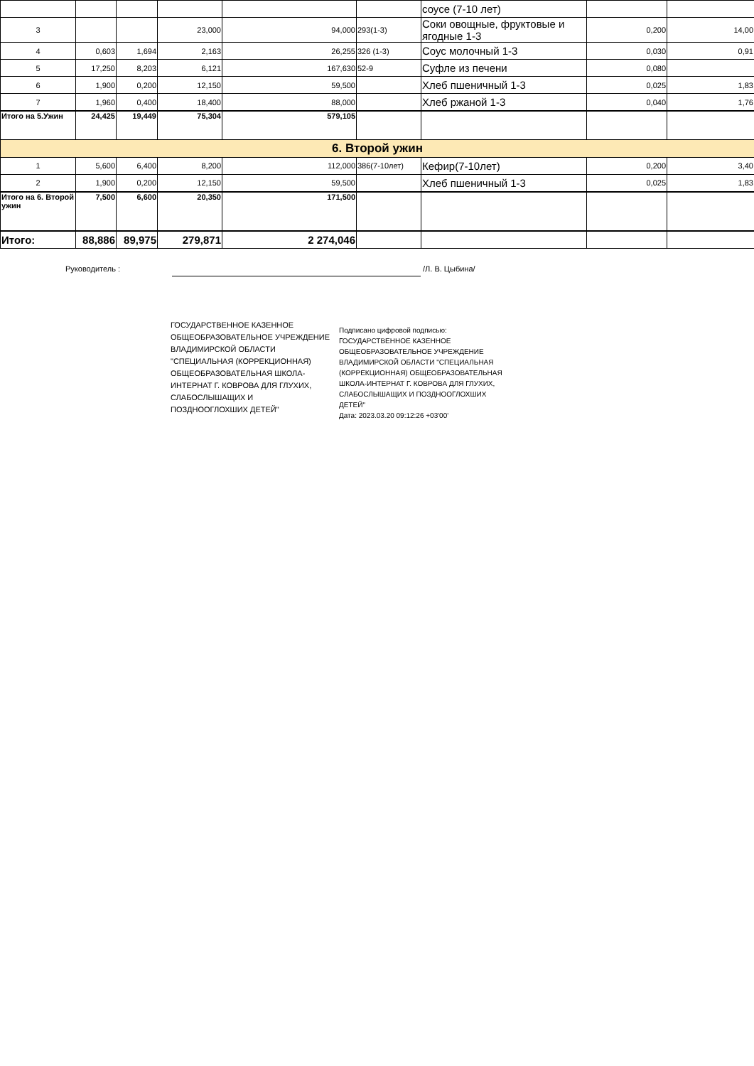| | | | | | | соусе (7-10 лет) | | |
| 3 | | | 23,000 | 94,000 | 293(1-3) | Соки овощные, фруктовые и ягодные 1-3 | 0,200 | 14,00 |
| 4 | 0,603 | 1,694 | 2,163 | 26,255 | 326 (1-3) | Соус молочный 1-3 | 0,030 | 0,91 |
| 5 | 17,250 | 8,203 | 6,121 | 167,630 | 52-9 | Суфле из печени | 0,080 | |
| 6 | 1,900 | 0,200 | 12,150 | 59,500 | | Хлеб пшеничный 1-3 | 0,025 | 1,83 |
| 7 | 1,960 | 0,400 | 18,400 | 88,000 | | Хлеб ржаной 1-3 | 0,040 | 1,76 |
| Итого на 5.Ужин | 24,425 | 19,449 | 75,304 | 579,105 | | | | |
| 6. Второй ужин | | | | | | | | |
| 1 | 5,600 | 6,400 | 8,200 | 112,000 | 386(7-10лет) | Кефир(7-10лет) | 0,200 | 3,40 |
| 2 | 1,900 | 0,200 | 12,150 | 59,500 | | Хлеб пшеничный 1-3 | 0,025 | 1,83 |
| Итого на 6. Второй ужин | 7,500 | 6,600 | 20,350 | 171,500 | | | | |
| Итого: | 88,886 | 89,975 | 279,871 | 2 274,046 | | | | |
Руководитель : /Л. В. Цыбина/
ГОСУДАРСТВЕННОЕ КАЗЕННОЕ ОБЩЕОБРАЗОВАТЕЛЬНОЕ УЧРЕЖДЕНИЕ ВЛАДИМИРСКОЙ ОБЛАСТИ "СПЕЦИАЛЬНАЯ (КОРРЕКЦИОННАЯ) ОБЩЕОБРАЗОВАТЕЛЬНАЯ ШКОЛА-ИНТЕРНАТ Г. КОВРОВА ДЛЯ ГЛУХИХ, СЛАБОСЛЫШАЩИХ И ПОЗДНООГЛОХШИХ ДЕТЕЙ"
Подписано цифровой подписью: ГОСУДАРСТВЕННОЕ КАЗЕННОЕ ОБЩЕОБРАЗОВАТЕЛЬНОЕ УЧРЕЖДЕНИЕ ВЛАДИМИРСКОЙ ОБЛАСТИ "СПЕЦИАЛЬНАЯ (КОРРЕКЦИОННАЯ) ОБЩЕОБРАЗОВАТЕЛЬНАЯ ШКОЛА-ИНТЕРНАТ Г. КОВРОВА ДЛЯ ГЛУХИХ, СЛАБОСЛЫШАЩИХ И ПОЗДНООГЛОХШИХ ДЕТЕЙ"
Дата: 2023.03.20 09:12:26 +03'00'